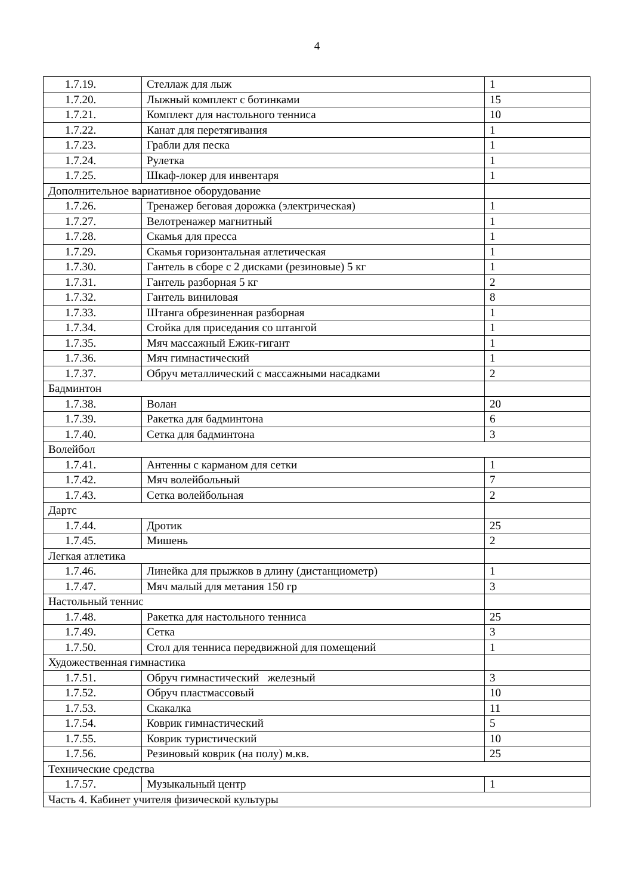4
| 1.7.19. | Стеллаж для лыж | 1 |
| 1.7.20. | Лыжный комплект с ботинками | 15 |
| 1.7.21. | Комплект для настольного тенниса | 10 |
| 1.7.22. | Канат для перетягивания | 1 |
| 1.7.23. | Грабли для песка | 1 |
| 1.7.24. | Рулетка | 1 |
| 1.7.25. | Шкаф-локер для инвентаря | 1 |
| Дополнительное вариативное оборудование | | |
| 1.7.26. | Тренажер беговая дорожка (электрическая) | 1 |
| 1.7.27. | Велотренажер магнитный | 1 |
| 1.7.28. | Скамья для пресса | 1 |
| 1.7.29. | Скамья горизонтальная атлетическая | 1 |
| 1.7.30. | Гантель в сборе с 2 дисками (резиновые) 5 кг | 1 |
| 1.7.31. | Гантель разборная 5 кг | 2 |
| 1.7.32. | Гантель виниловая | 8 |
| 1.7.33. | Штанга обрезиненная разборная | 1 |
| 1.7.34. | Стойка для приседания со штангой | 1 |
| 1.7.35. | Мяч массажный Ежик-гигант | 1 |
| 1.7.36. | Мяч гимнастический | 1 |
| 1.7.37. | Обруч металлический с массажными насадками | 2 |
| Бадминтон | | |
| 1.7.38. | Волан | 20 |
| 1.7.39. | Ракетка для бадминтона | 6 |
| 1.7.40. | Сетка для бадминтона | 3 |
| Волейбол | | |
| 1.7.41. | Антенны с карманом для сетки | 1 |
| 1.7.42. | Мяч волейбольный | 7 |
| 1.7.43. | Сетка волейбольная | 2 |
| Дартс | | |
| 1.7.44. | Дротик | 25 |
| 1.7.45. | Мишень | 2 |
| Легкая атлетика | | |
| 1.7.46. | Линейка для прыжков в длину (дистанциометр) | 1 |
| 1.7.47. | Мяч малый для метания 150 гр | 3 |
| Настольный теннис | | |
| 1.7.48. | Ракетка для настольного тенниса | 25 |
| 1.7.49. | Сетка | 3 |
| 1.7.50. | Стол для тенниса передвижной для помещений | 1 |
| Художественная гимнастика | | |
| 1.7.51. | Обруч гимнастический железный | 3 |
| 1.7.52. | Обруч пластмассовый | 10 |
| 1.7.53. | Скакалка | 11 |
| 1.7.54. | Коврик гимнастический | 5 |
| 1.7.55. | Коврик туристический | 10 |
| 1.7.56. | Резиновый коврик (на полу) м.кв. | 25 |
| Технические средства | | |
| 1.7.57. | Музыкальный центр | 1 |
| Часть 4. Кабинет учителя физической культуры | | |